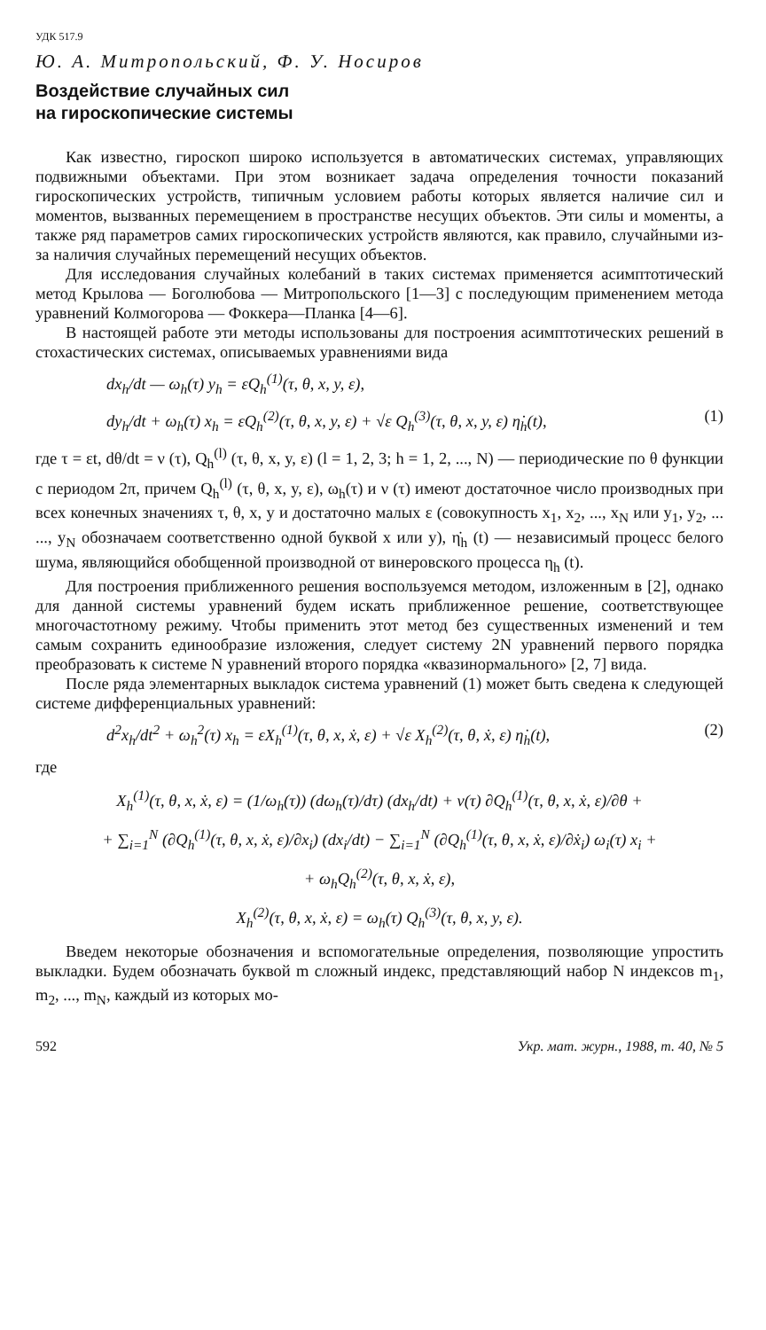УДК 517.9
Ю. А. Митропольский, Ф. У. Носиров
Воздействие случайных сил
на гироскопические системы
Как известно, гироскоп широко используется в автоматических системах, управляющих подвижными объектами. При этом возникает задача определения точности показаний гироскопических устройств, типичным условием работы которых является наличие сил и моментов, вызванных перемещением в пространстве несущих объектов. Эти силы и моменты, а также ряд параметров самих гироскопических устройств являются, как правило, случайными из-за наличия случайных перемещений несущих объектов.
Для исследования случайных колебаний в таких системах применяется асимптотический метод Крылова — Боголюбова — Митропольского [1—3] с последующим применением метода уравнений Колмогорова — Фоккера—Планка [4—6].
В настоящей работе эти методы использованы для построения асимптотических решений в стохастических системах, описываемых уравнениями вида
dx<sub>h</sub>/dt — ω<sub>h</sub>(τ) y<sub>h</sub> = εQ<sub>h</sub><sup>(1)</sup>(τ, θ, x, y, ε),
dy<sub>h</sub>/dt + ω<sub>h</sub>(τ) x<sub>h</sub> = εQ<sub>h</sub><sup>(2)</sup>(τ, θ, x, y, ε) + √ε Q<sub>h</sub><sup>(3)</sup>(τ, θ, x, y, ε) η̇<sub>h</sub>(t), (1)
где τ = εt, dθ/dt = ν (τ), Q<sub>h</sub><sup>(l)</sup> (τ, θ, x, y, ε) (l = 1, 2, 3; h = 1, 2, ..., N) — периодические по θ функции с периодом 2π, причем Q<sub>h</sub><sup>(l)</sup> (τ, θ, x, y, ε), ω<sub>h</sub>(τ) и ν (τ) имеют достаточное число производных при всех конечных значениях τ, θ, x, y и достаточно малых ε (совокупность x<sub>1</sub>, x<sub>2</sub>, ..., x<sub>N</sub> или y<sub>1</sub>, y<sub>2</sub>, ... ..., y<sub>N</sub> обозначаем соответственно одной буквой x или y), η̇<sub>h</sub> (t) — независимый процесс белого шума, являющийся обобщенной производной от винеровского процесса η<sub>h</sub> (t).
Для построения приближенного решения воспользуемся методом, изложенным в [2], однако для данной системы уравнений будем искать приближенное решение, соответствующее многочастотному режиму. Чтобы применить этот метод без существенных изменений и тем самым сохранить единообразие изложения, следует систему 2N уравнений первого порядка преобразовать к системе N уравнений второго порядка «квазинормального» [2, 7] вида.
После ряда элементарных выкладок система уравнений (1) может быть сведена к следующей системе дифференциальных уравнений:
d<sup>2</sup>x<sub>h</sub>/dt<sup>2</sup> + ω<sub>h</sub><sup>2</sup>(τ) x<sub>h</sub> = εX<sub>h</sub><sup>(1)</sup>(τ, θ, x, ẋ, ε) + √ε X<sub>h</sub><sup>(2)</sup>(τ, θ, ẋ, ε) η̇<sub>h</sub>(t), (2)
где
X<sub>h</sub><sup>(1)</sup>(τ, θ, x, ẋ, ε) = (1/ω<sub>h</sub>(τ)) (dω<sub>h</sub>(τ)/dτ) (dx<sub>h</sub>/dt) + ν(τ) ∂Q<sub>h</sub><sup>(1)</sup>(τ, θ, x, ẋ, ε)/∂θ +
+ ∑<sub>i=1</sub><sup>N</sup> (∂Q<sub>h</sub><sup>(1)</sup>(τ, θ, x, ẋ, ε)/∂x<sub>i</sub>) (dx<sub>i</sub>/dt) − ∑<sub>i=1</sub><sup>N</sup> (∂Q<sub>h</sub><sup>(1)</sup>(τ, θ, x, ẋ, ε)/∂ẋ<sub>i</sub>) ω<sub>i</sub>(τ) x<sub>i</sub> +
+ ω<sub>h</sub>Q<sub>h</sub><sup>(2)</sup>(τ, θ, x, ẋ, ε),
X<sub>h</sub><sup>(2)</sup>(τ, θ, x, ẋ, ε) = ω<sub>h</sub>(τ) Q<sub>h</sub><sup>(3)</sup>(τ, θ, x, y, ε).
Введем некоторые обозначения и вспомогательные определения, позволяющие упростить выкладки. Будем обозначать буквой m сложный индекс, представляющий набор N индексов m<sub>1</sub>, m<sub>2</sub>, ..., m<sub>N</sub>, каждый из которых мо-
592 Укр. мат. журн., 1988, т. 40, № 5